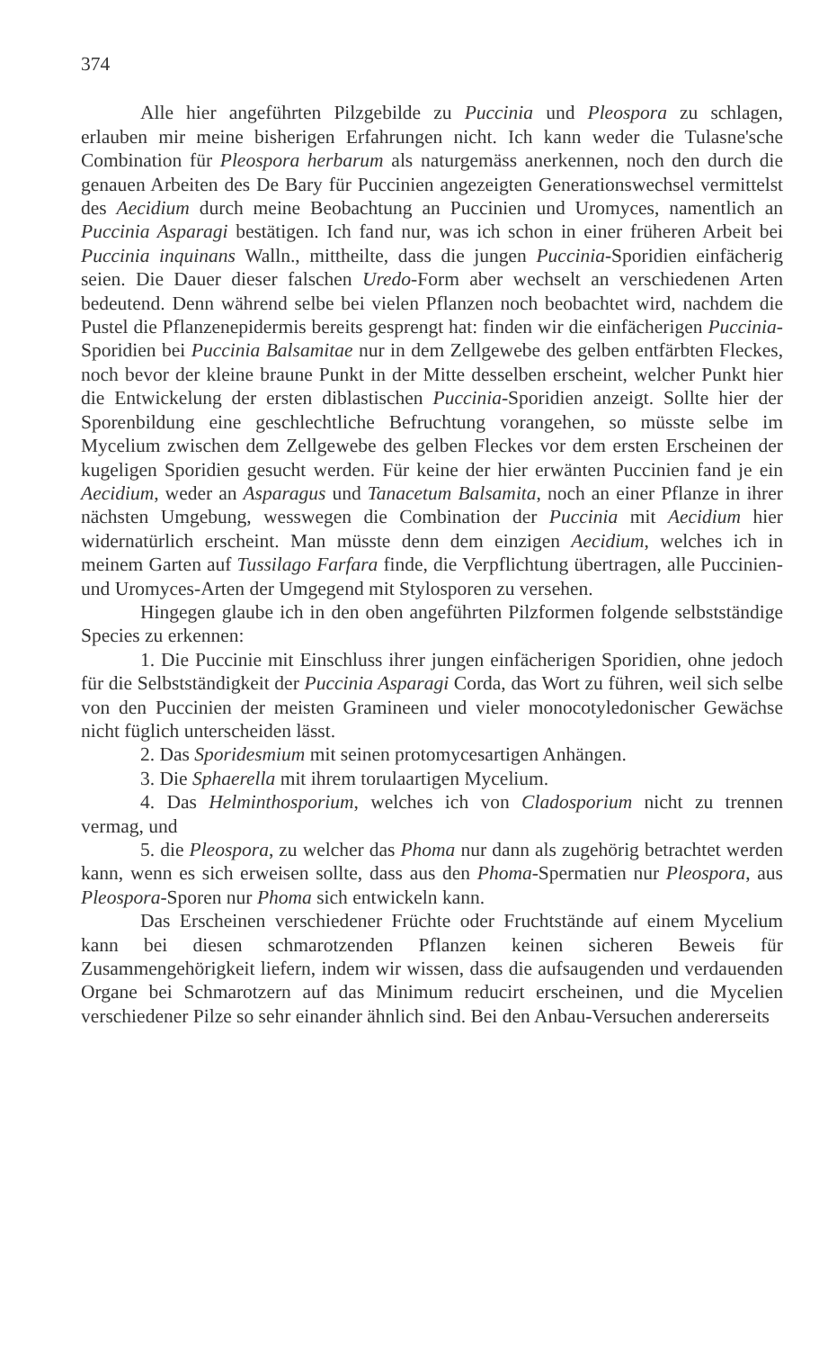374
Alle hier angeführten Pilzgebilde zu Puccinia und Pleospora zu schlagen, erlauben mir meine bisherigen Erfahrungen nicht. Ich kann weder die Tulasne'sche Combination für Pleospora herbarum als naturgemäss anerkennen, noch den durch die genauen Arbeiten des De Bary für Puccinien angezeigten Generationswechsel vermittelst des Aecidium durch meine Beobachtung an Puccinien und Uromyces, namentlich an Puccinia Asparagi bestätigen. Ich fand nur, was ich schon in einer früheren Arbeit bei Puccinia inquinans Walln., mittheilte, dass die jungen Puccinia-Sporidien einfächerig seien. Die Dauer dieser falschen Uredo-Form aber wechselt an verschiedenen Arten bedeutend. Denn während selbe bei vielen Pflanzen noch beobachtet wird, nachdem die Pustel die Pflanzenepidermis bereits gesprengt hat: finden wir die einfächerigen Puccinia-Sporidien bei Puccinia Balsamitae nur in dem Zellgewebe des gelben entfärbten Fleckes, noch bevor der kleine braune Punkt in der Mitte desselben erscheint, welcher Punkt hier die Entwickelung der ersten diblastischen Puccinia-Sporidien anzeigt. Sollte hier der Sporenbildung eine geschlechtliche Befruchtung vorangehen, so müsste selbe im Mycelium zwischen dem Zellgewebe des gelben Fleckes vor dem ersten Erscheinen der kugeligen Sporidien gesucht werden. Für keine der hier erwänten Puccinien fand je ein Aecidium, weder an Asparagus und Tanacetum Balsamita, noch an einer Pflanze in ihrer nächsten Umgebung, wesswegen die Combination der Puccinia mit Aecidium hier widernatürlich erscheint. Man müsste denn dem einzigen Aecidium, welches ich in meinem Garten auf Tussilago Farfara finde, die Verpflichtung übertragen, alle Puccinien- und Uromyces-Arten der Umgegend mit Stylosporen zu versehen.
Hingegen glaube ich in den oben angeführten Pilzformen folgende selbstständige Species zu erkennen:
1. Die Puccinie mit Einschluss ihrer jungen einfächerigen Sporidien, ohne jedoch für die Selbstständigkeit der Puccinia Asparagi Corda, das Wort zu führen, weil sich selbe von den Puccinien der meisten Gramineen und vieler monocotyledonischer Gewächse nicht füglich unterscheiden lässt.
2. Das Sporidesmium mit seinen protomycesartigen Anhängen.
3. Die Sphaerella mit ihrem torulaartigen Mycelium.
4. Das Helminthosporium, welches ich von Cladosporium nicht zu trennen vermag, und
5. die Pleospora, zu welcher das Phoma nur dann als zugehörig betrachtet werden kann, wenn es sich erweisen sollte, dass aus den Phoma-Spermatien nur Pleospora, aus Pleospora-Sporen nur Phoma sich entwickeln kann.
Das Erscheinen verschiedener Früchte oder Fruchtstände auf einem Mycelium kann bei diesen schmarotzenden Pflanzen keinen sicheren Beweis für Zusammengehörigkeit liefern, indem wir wissen, dass die aufsaugenden und verdauenden Organe bei Schmarotzern auf das Minimum reducirt erscheinen, und die Mycelien verschiedener Pilze so sehr einander ähnlich sind. Bei den Anbau-Versuchen andererseits